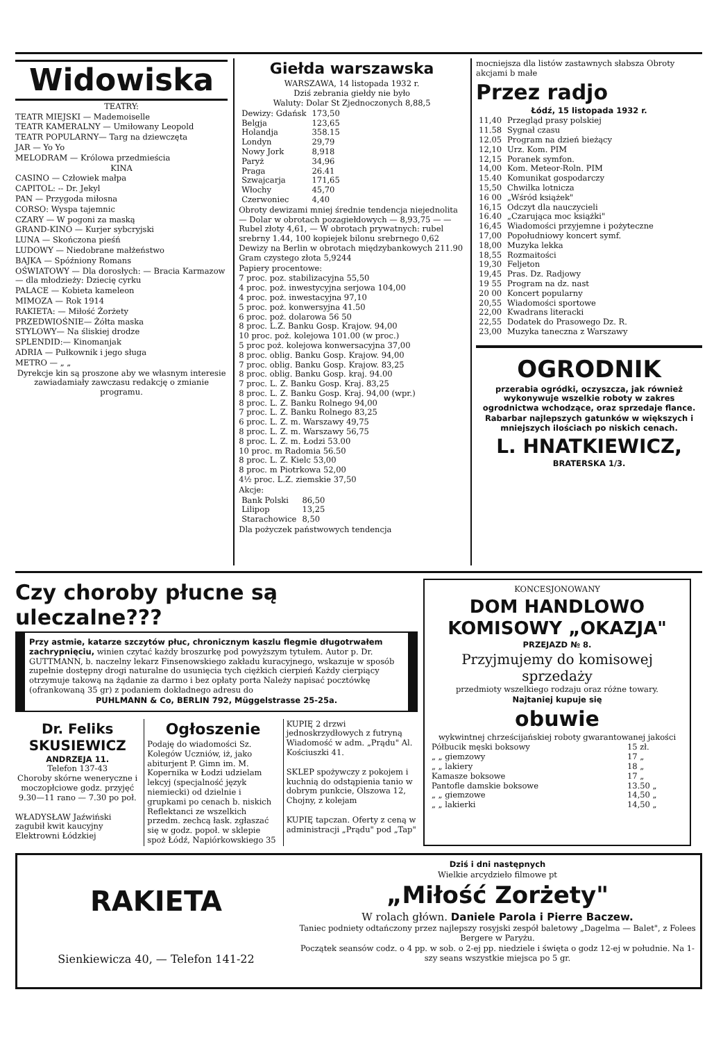Widowiska
TEATRY:
TEATR MIEJSKI — Mademoiselle
TEATR KAMERALNY — Umiłowany Leopold
TEATR POPULARNY— Targ na dziewczęta
JAR — Yo Yo
MELODRAM — Królowa przedmieścia
KINA
CASINO — Człowiek małpa
CAPITOL: -- Dr. Jekyl
PAN — Przygoda miłosna
CORSO: Wyspa tajemnic
CZARY — W pogoni za maską
GRAND-KINO — Kurjer sybcryjski
LUNA — Skończona pieśń
LUDOWY — Niedobrane małżeństwo
BAJKA — Spóźniony Romans
OŚWIATOWY — Dla dorosłych: — Bracia Karmazow — dla młodzieży: Dziecię cyrku
PALACE — Kobieta kameleon
MIMOZA — Rok 1914
RAKIETA: — Miłość Żorżety
PRZEDWIOŚNIE— Żółta maska
STYLOWY— Na śliskiej drodze
SPLENDID:— Kinomanjak
ADRIA — Pułkownik i jego sługa
METRO — „ „
Dyrekcje kin są proszone aby we własnym interesie zawiadamiały zawczasu redakcję o zmianie programu.
Giełda warszawska
WARSZAWA, 14 listopada 1932 r.
Dziś zebrania giełdy nie było
Waluty: Dolar St Zjednoczonych 8,88,5
| Dewizy: Gdańsk | 173,50 |
| Belgja | 123,65 |
| Holandja | 358.15 |
| Londyn | 29,79 |
| Nowy Jork | 8,918 |
| Paryż | 34,96 |
| Praga | 26.41 |
| Szwajcarja | 171,65 |
| Włochy | 45,70 |
| Czerwoniec | 4,40 |
Obroty dewizami mniej średnie tendencja niejednolita — Dolar w obrotach pozagiełdowych — 8,93,75 — — Rubel złoty 4,61, — W obrotach prywatnych: rubel srebrny 1.44, 100 kopiejek bilonu srebrnego 0,62 Dewizy na Berlin w obrotach międzybankowych 211.90 Gram czystego złota 5,9244
Papiery procentowe:
7 proc. poz. stabilizacyjna 55,50
4 proc. poż. inwestycyjna serjowa 104,00
4 proc. poż. inwestacyjna 97,10
5 proc. poż. konwersyjna 41.50
6 proc. poż. dolarowa 56 50
8 proc. L.Z. Banku Gosp. Krajow. 94,00
10 proc. poż. kolejowa 101.00 (w proc.)
5 proc poż. kolejowa konwersacyjna 37,00
8 proc. oblig. Banku Gosp. Krajow. 94,00
7 proc. oblig. Banku Gosp. Krajow. 83,25
8 proc. oblig. Banku Gosp. kraj. 94.00
7 proc. L. Z. Banku Gosp. Kraj. 83,25
8 proc. L. Z. Banku Gosp. Kraj. 94,00 (wpr.)
8 proc. L. Z. Banku Rolnego 94,00
7 proc. L. Z. Banku Rolnego 83,25
6 proc. L. Z. m. Warszawy 49,75
8 proc. L. Z. m. Warszawy 56,75
8 proc. L. Z. m. Łodzi 53.00
10 proc. m Radomia 56.50
8 proc. L. Z. Kielc 53,00
8 proc. m Piotrkowa 52,00
4½ proc. L.Z. ziemskie 37,50
Akcje:
| Bank Polski | 86,50 |
| Lilipop | 13,25 |
| Starachowice | 8,50 |
Dla pożyczek państwowych tendencja
mocniejsza dla listów zastawnych słabsza Obroty akcjami b małe
Przez radjo
Łódź, 15 listopada 1932 r.
| 11,40 | Przegląd prasy polskiej |
| 11.58 | Sygnał czasu |
| 12.05 | Program na dzień bieżący |
| 12,10 | Urz. Kom. PIM |
| 12,15 | Poranek symfon. |
| 14,00 | Kom. Meteor-Roln. PIM |
| 15.40 | Komunikat gospodarczy |
| 15,50 | Chwilka lotnicza |
| 16 00 | „Wśród książek" |
| 16,15 | Odczyt dla nauczycieli |
| 16.40 | „Czarująca moc książki" |
| 16,45 | Wiadomości przyjemne i pożyteczne |
| 17,00 | Popołudniowy koncert symf. |
| 18,00 | Muzyka lekka |
| 18,55 | Rozmaitości |
| 19,30 | Feljeton |
| 19,45 | Pras. Dz. Radjowy |
| 19 55 | Program na dz. nast |
| 20 00 | Koncert popularny |
| 20,55 | Wiadomości sportowe |
| 22,00 | Kwadrans literacki |
| 22,55 | Dodatek do Prasowego Dz. R. |
| 23,00 | Muzyka taneczna z Warszawy |
OGRODNIK
przerabia ogródki, oczyszcza, jak również wykonywuje wszelkie roboty w zakres ogrodnictwa wchodzące, oraz sprzedaje flance.
Rabarbar najlepszych gatunków w większych i mniejszych ilościach po niskich cenach.
L. HNATKIEWICZ,
BRATERSKA 1/3.
Czy choroby płucne są uleczalne???
Przy astmie, katarze szczytów płuc, chronicznym kaszlu flegmie długotrwałem zachrypnięciu, winien czytać każdy broszurkę pod powyższym tytułem. Autor p. Dr. GUTTMANN, b. naczelny lekarz Finsenowskiego zakładu kuracyjnego, wskazuje w sposób zupełnie dostępny drogi naturalne do usunięcia tych ciężkich cierpień Każdy cierpiący otrzymuje takową na żądanie za darmo i bez opłaty porta Należy napisać pocztówkę (ofrankowaną 35 gr) z podaniem dokładnego adresu do
PUHLMANN & Co, BERLIN 792, Müggelstrasse 25-25a.
Dr. Feliks SKUSIEWICZ
ANDRZEJA 11.
Telefon 137-43
Choroby skórne weneryczne i moczopłciowe godz. przyjęć 9.30—11 rano — 7.30 po poł.
WŁADYSŁAW Jaźwiński zagubił kwit kaucyjny Elektrowni Łódzkiej
Ogłoszenie
Podaję do wiadomości Sz. Kolegów Uczniów, iż, jako abiturjent P. Gimn im. M. Kopernika w Łodzi udzielam lekcyj (specjalność język niemiecki) od dzielnie i grupkami po cenach b. niskich Reflektanci ze wszelkich przedm. zechcą łask. zgłaszać się w godz. popoł. w sklepie spoż Łódź, Napiórkowskiego 35
KUPIĘ 2 drzwi jednoskrzydłowych z futryną Wiadomość w adm. „Prądu" Al. Kościuszki 41.
SKLEP spożywczy z pokojem i kuchnią do odstąpienia tanio w dobrym punkcie, Olszowa 12, Chojny, z kolejam
KUPIĘ tapczan. Oferty z ceną w administracji „Prądu" pod „Tap"
KONCESJONOWANY
DOM HANDLOWO KOMISOWY „OKAZJA"
PRZEJAZD № 8.
Przyjmujemy do komisowej sprzedaży
przedmioty wszelkiego rodzaju oraz różne towary.
Najtaniej kupuje się
obuwie
wykwintnej chrześcijańskiej roboty gwarantowanej jakości
| Półbucik męski boksowy | 15 zł. |
| „ „ giemzowy | 17 „ |
| „ „ lakiery | 18 „ |
| Kamasze boksowe | 17 „ |
| Pantofle damskie boksowe | 13.50 „ |
| „ „ giemzowe | 14,50 „ |
| „ „ lakierki | 14,50 „ |
RAKIETA
Sienkiewicza 40, — Telefon 141-22
Dziś i dni następnych
Wielkie arcydzieło filmowe pt
„Miłość Zorżety"
W rolach główn. Daniele Parola i Pierre Baczew.
Taniec podniety odtańczony przez najlepszy rosyjski zespół baletowy „Dagelma — Balet", z Folees Bergere w Paryżu.
Początek seansów codz. o 4 pp. w sob. o 2-ej pp. niedziele i święta o godz 12-ej w południe. Na 1-szy seans wszystkie miejsca po 5 gr.